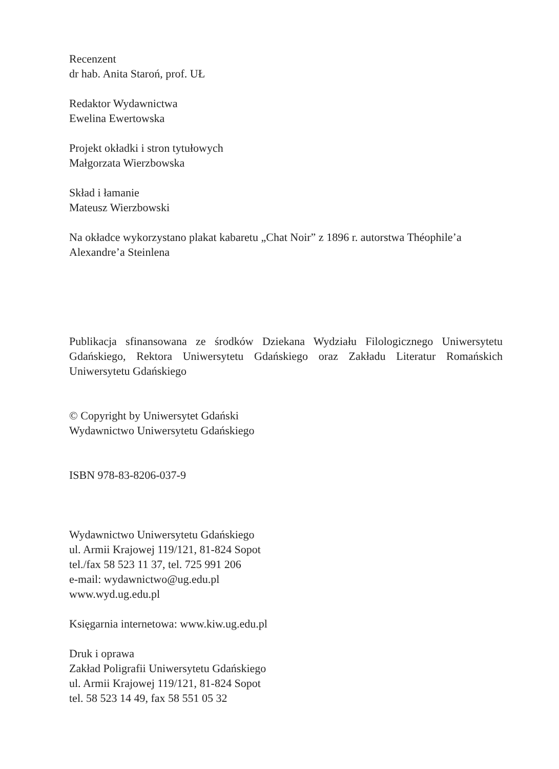Recenzent
dr hab. Anita Staroń, prof. UŁ
Redaktor Wydawnictwa
Ewelina Ewertowska
Projekt okładki i stron tytułowych
Małgorzata Wierzbowska
Skład i łamanie
Mateusz Wierzbowski
Na okładce wykorzystano plakat kabaretu „Chat Noir” z 1896 r. autorstwa Théophile’a Alexandre’a Steinlena
Publikacja sfinansowana ze środków Dziekana Wydziału Filologicznego Uniwersytetu Gdańskiego, Rektora Uniwersytetu Gdańskiego oraz Zakładu Literatur Romańskich Uniwersytetu Gdańskiego
© Copyright by Uniwersytet Gdański
Wydawnictwo Uniwersytetu Gdańskiego
ISBN 978-83-8206-037-9
Wydawnictwo Uniwersytetu Gdańskiego
ul. Armii Krajowej 119/121, 81-824 Sopot
tel./fax 58 523 11 37, tel. 725 991 206
e-mail: wydawnictwo@ug.edu.pl
www.wyd.ug.edu.pl
Księgarnia internetowa: www.kiw.ug.edu.pl
Druk i oprawa
Zakład Poligrafii Uniwersytetu Gdańskiego
ul. Armii Krajowej 119/121, 81-824 Sopot
tel. 58 523 14 49, fax 58 551 05 32